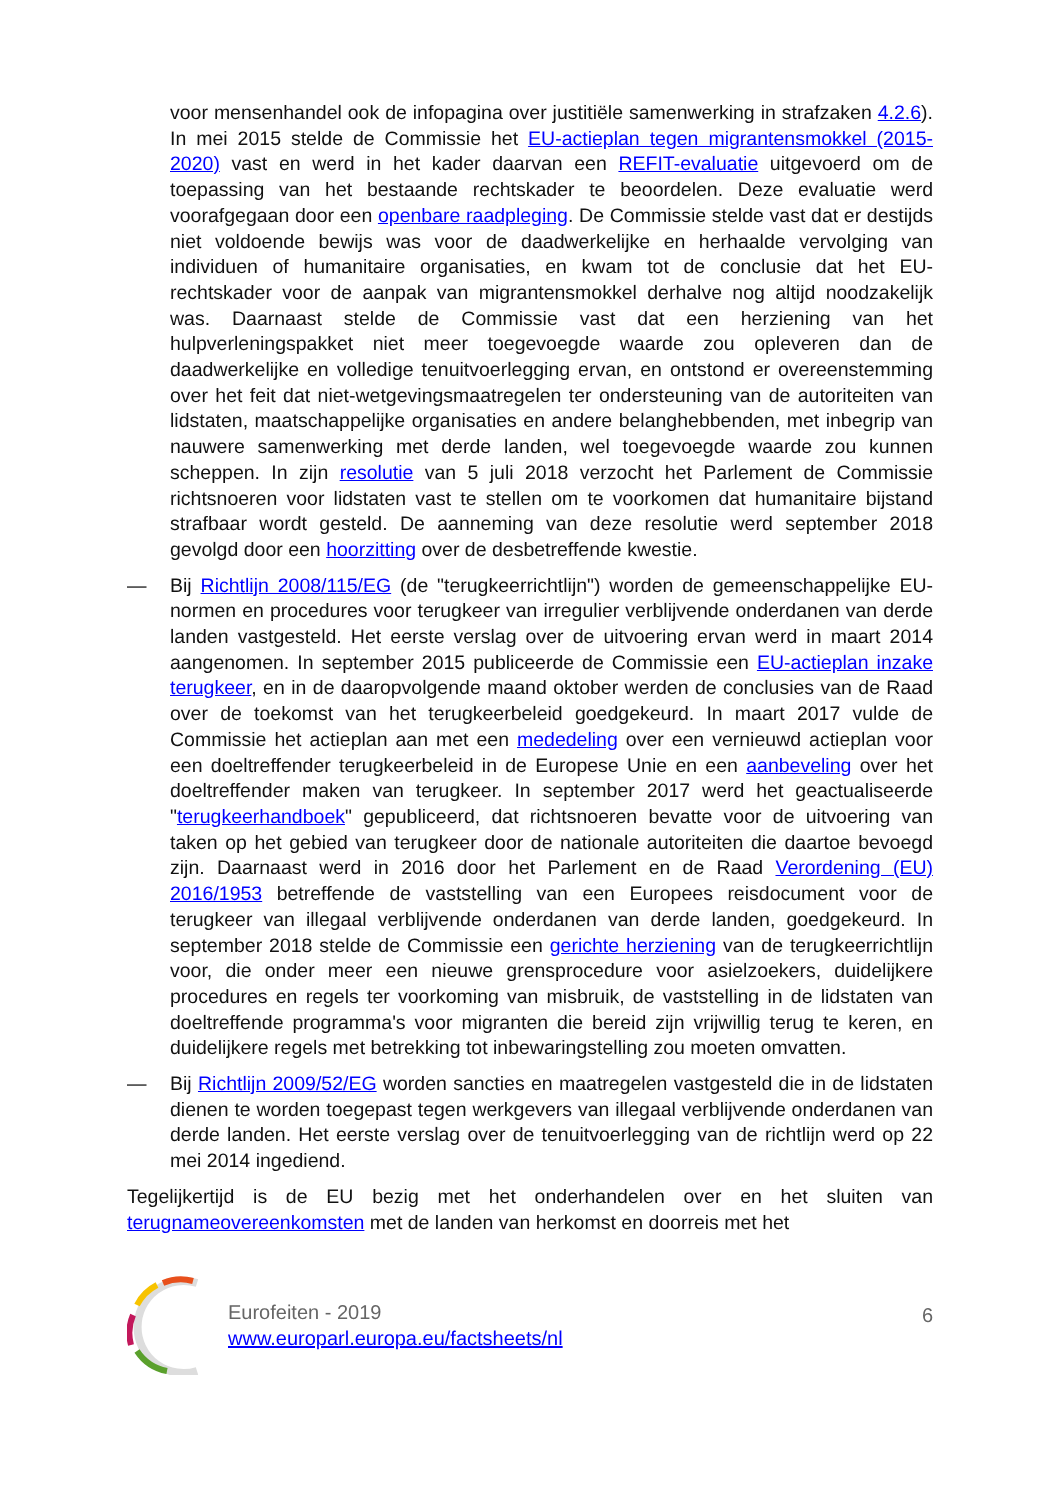voor mensenhandel ook de infopagina over justitiële samenwerking in strafzaken 4.2.6). In mei 2015 stelde de Commissie het EU-actieplan tegen migrantensmokkel (2015-2020) vast en werd in het kader daarvan een REFIT-evaluatie uitgevoerd om de toepassing van het bestaande rechtskader te beoordelen. Deze evaluatie werd voorafgegaan door een openbare raadpleging. De Commissie stelde vast dat er destijds niet voldoende bewijs was voor de daadwerkelijke en herhaalde vervolging van individuen of humanitaire organisaties, en kwam tot de conclusie dat het EU-rechtskader voor de aanpak van migrantensmokkel derhalve nog altijd noodzakelijk was. Daarnaast stelde de Commissie vast dat een herziening van het hulpverleningspakket niet meer toegevoegde waarde zou opleveren dan de daadwerkelijke en volledige tenuitvoerlegging ervan, en ontstond er overeenstemming over het feit dat niet-wetgevingsmaatregelen ter ondersteuning van de autoriteiten van lidstaten, maatschappelijke organisaties en andere belanghebbenden, met inbegrip van nauwere samenwerking met derde landen, wel toegevoegde waarde zou kunnen scheppen. In zijn resolutie van 5 juli 2018 verzocht het Parlement de Commissie richtsnoeren voor lidstaten vast te stellen om te voorkomen dat humanitaire bijstand strafbaar wordt gesteld. De aanneming van deze resolutie werd september 2018 gevolgd door een hoorzitting over de desbetreffende kwestie.
— Bij Richtlijn 2008/115/EG (de "terugkeerrichtlijn") worden de gemeenschappelijke EU-normen en procedures voor terugkeer van irregulier verblijvende onderdanen van derde landen vastgesteld. Het eerste verslag over de uitvoering ervan werd in maart 2014 aangenomen. In september 2015 publiceerde de Commissie een EU-actieplan inzake terugkeer, en in de daaropvolgende maand oktober werden de conclusies van de Raad over de toekomst van het terugkeerbeleid goedgekeurd. In maart 2017 vulde de Commissie het actieplan aan met een mededeling over een vernieuwd actieplan voor een doeltreffender terugkeerbeleid in de Europese Unie en een aanbeveling over het doeltreffender maken van terugkeer. In september 2017 werd het geactualiseerde "terugkeerhandboek" gepubliceerd, dat richtsnoeren bevatte voor de uitvoering van taken op het gebied van terugkeer door de nationale autoriteiten die daartoe bevoegd zijn. Daarnaast werd in 2016 door het Parlement en de Raad Verordening (EU) 2016/1953 betreffende de vaststelling van een Europees reisdocument voor de terugkeer van illegaal verblijvende onderdanen van derde landen, goedgekeurd. In september 2018 stelde de Commissie een gerichte herziening van de terugkeerrichtlijn voor, die onder meer een nieuwe grensprocedure voor asielzoekers, duidelijkere procedures en regels ter voorkoming van misbruik, de vaststelling in de lidstaten van doeltreffende programma's voor migranten die bereid zijn vrijwillig terug te keren, en duidelijkere regels met betrekking tot inbewaringstelling zou moeten omvatten.
— Bij Richtlijn 2009/52/EG worden sancties en maatregelen vastgesteld die in de lidstaten dienen te worden toegepast tegen werkgevers van illegaal verblijvende onderdanen van derde landen. Het eerste verslag over de tenuitvoerlegging van de richtlijn werd op 22 mei 2014 ingediend.
Tegelijkertijd is de EU bezig met het onderhandelen over en het sluiten van terugnameovereenkomsten met de landen van herkomst en doorreis met het
Eurofeiten - 2019
www.europarl.europa.eu/factsheets/nl
6